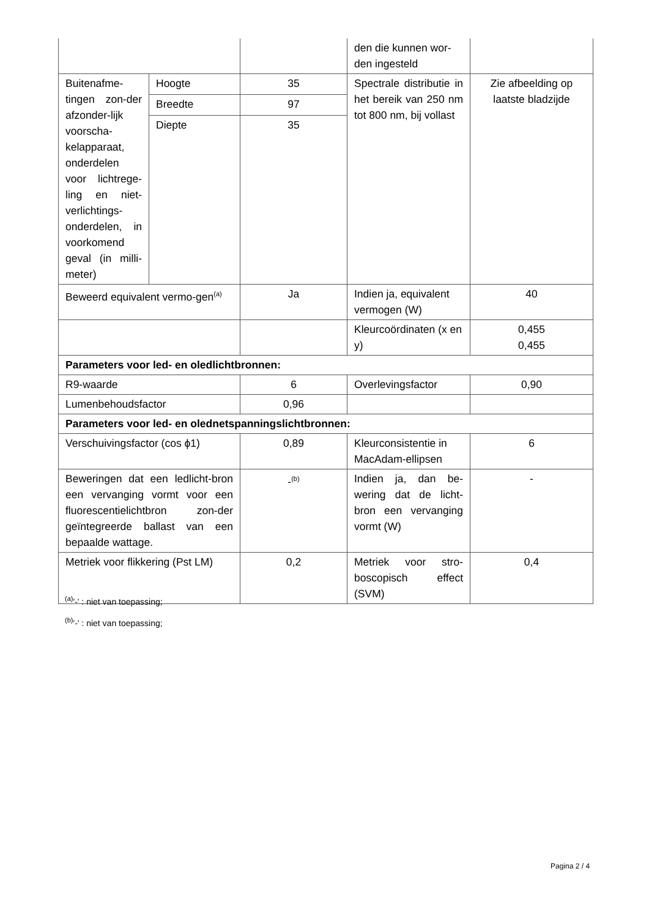| | | | den die kunnen wor-den ingesteld | |
| Buitenafme-tingen zon-der afzonder-lijk voorscha-kelapparaat, onderdelen voor lichtrege-ling en niet-verlichtings-onderdelen, in voorkomend geval (in milli-meter) | Hoogte | 35 | Spectrale distributie in het bereik van 250 nm tot 800 nm, bij vollast | Zie afbeelding op laatste bladzijde |
| | Breedte | 97 | | |
| | Diepte | 35 | | |
| Beweerd equivalent vermo-gen<sup>(a)</sup> | | Ja | Indien ja, equivalent vermogen (W) | 40 |
| | | | Kleurcoördinaten (x en y) | 0,455 0,455 |
| Parameters voor led- en oledlichtbronnen: | | | | |
| R9-waarde | | 6 | Overlevingsfactor | 0,90 |
| Lumenbehoudsfactor | | 0,96 | | |
| Parameters voor led- en olednetspanningslichtbronnen: | | | | |
| Verschuivingsfactor (cos ϕ1) | | 0,89 | Kleurconsistentie in MacAdam-ellipsen | 6 |
| Beweringen dat een ledlicht-bron een vervanging vormt voor een fluorescentielichtbron zon-der geïntegreerde ballast van een bepaalde wattage. | | -<sup>(b)</sup> | Indien ja, dan be-wering dat de licht-bron een vervanging vormt (W) | - |
| Metriek voor flikkering (Pst LM) | | 0,2 | Metriek voor stro-boscopisch effect (SVM) | 0,4 |
<sup>(a)</sup> '-' : niet van toepassing;
<sup>(b)</sup> '-' : niet van toepassing;
Pagina 2 / 4